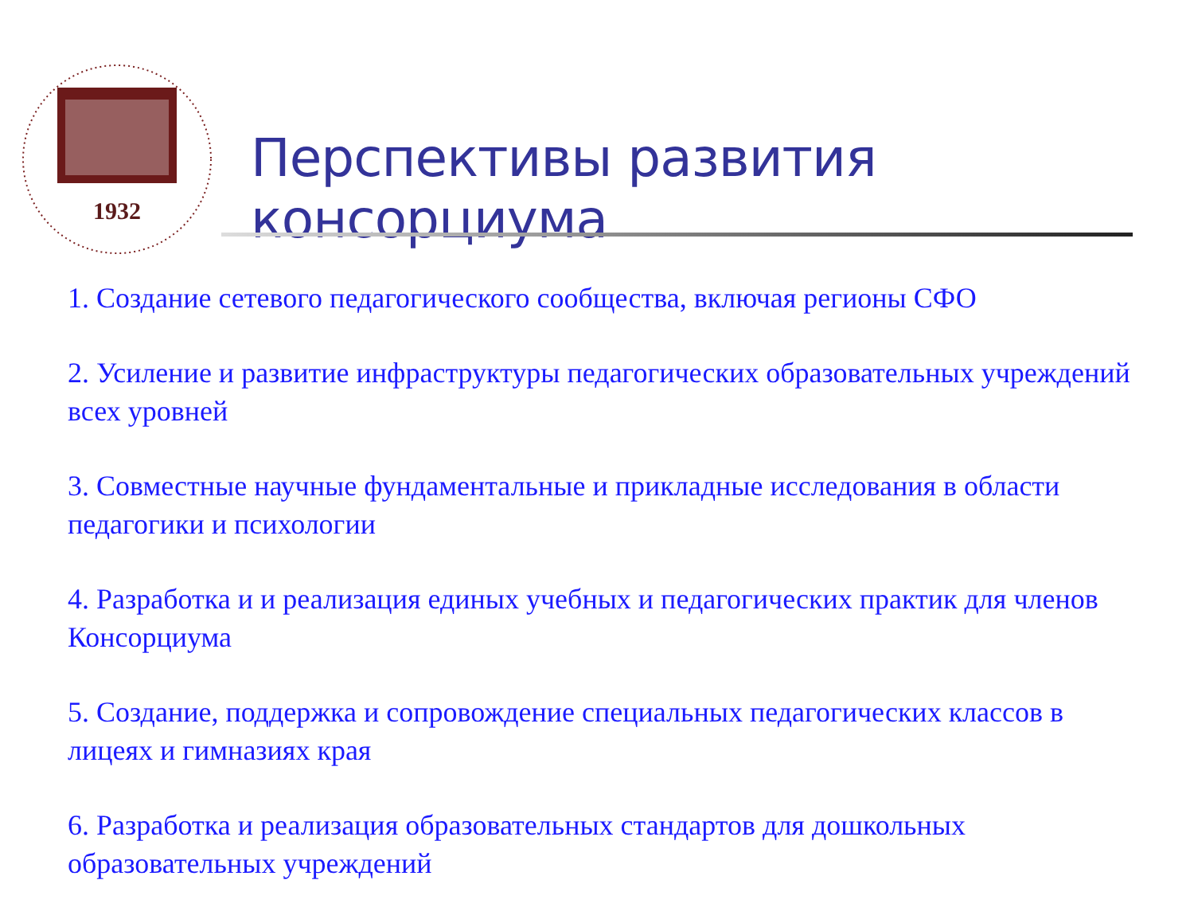1932
Перспективы развития консорциума
1. Создание сетевого педагогического сообщества, включая регионы СФО
2. Усиление и развитие инфраструктуры педагогических образовательных учреждений всех уровней
3. Совместные научные фундаментальные и прикладные исследования в области педагогики и психологии
4. Разработка и и реализация единых учебных и педагогических практик для членов Консорциума
5. Создание, поддержка и сопровождение специальных педагогических классов в лицеях и гимназиях края
6. Разработка и реализация образовательных стандартов для дошкольных образовательных учреждений